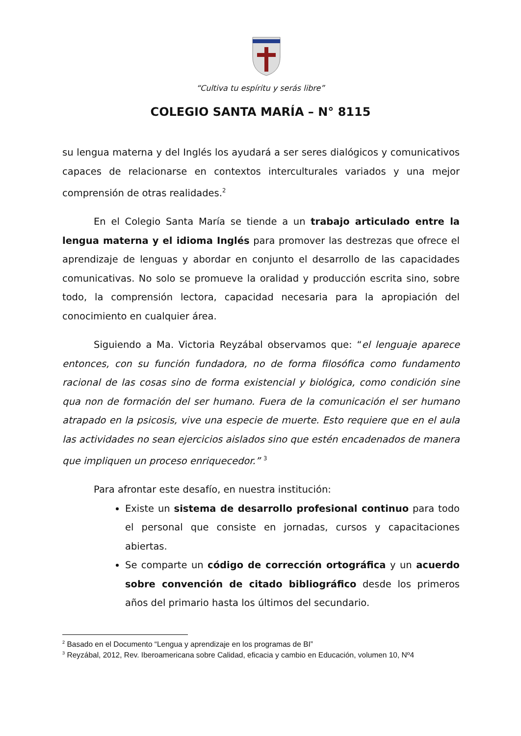“Cultiva tu espíritu y serás libre”
COLEGIO SANTA MARÍA – N° 8115
su lengua materna y del Inglés los ayudará a ser seres dialógicos y comunicativos capaces de relacionarse en contextos interculturales variados y una mejor comprensión de otras realidades.<sup>2</sup>
En el Colegio Santa María se tiende a un trabajo articulado entre la lengua materna y el idioma Inglés para promover las destrezas que ofrece el aprendizaje de lenguas y abordar en conjunto el desarrollo de las capacidades comunicativas. No solo se promueve la oralidad y producción escrita sino, sobre todo, la comprensión lectora, capacidad necesaria para la apropiación del conocimiento en cualquier área.
Siguiendo a Ma. Victoria Reyzábal observamos que: “el lenguaje aparece entonces, con su función fundadora, no de forma filosófica como fundamento racional de las cosas sino de forma existencial y biológica, como condición sine qua non de formación del ser humano. Fuera de la comunicación el ser humano atrapado en la psicosis, vive una especie de muerte. Esto requiere que en el aula las actividades no sean ejercicios aislados sino que estén encadenados de manera que impliquen un proceso enriquecedor.” <sup>3</sup>
Para afrontar este desafío, en nuestra institución:
Existe un sistema de desarrollo profesional continuo para todo el personal que consiste en jornadas, cursos y capacitaciones abiertas.
Se comparte un código de corrección ortográfica y un acuerdo sobre convención de citado bibliográfico desde los primeros años del primario hasta los últimos del secundario.
<sup>2</sup> Basado en el Documento “Lengua y aprendizaje en los programas de BI”
<sup>3</sup> Reyzábal, 2012, Rev. Iberoamericana sobre Calidad, eficacia y cambio en Educación, volumen 10, Nº4